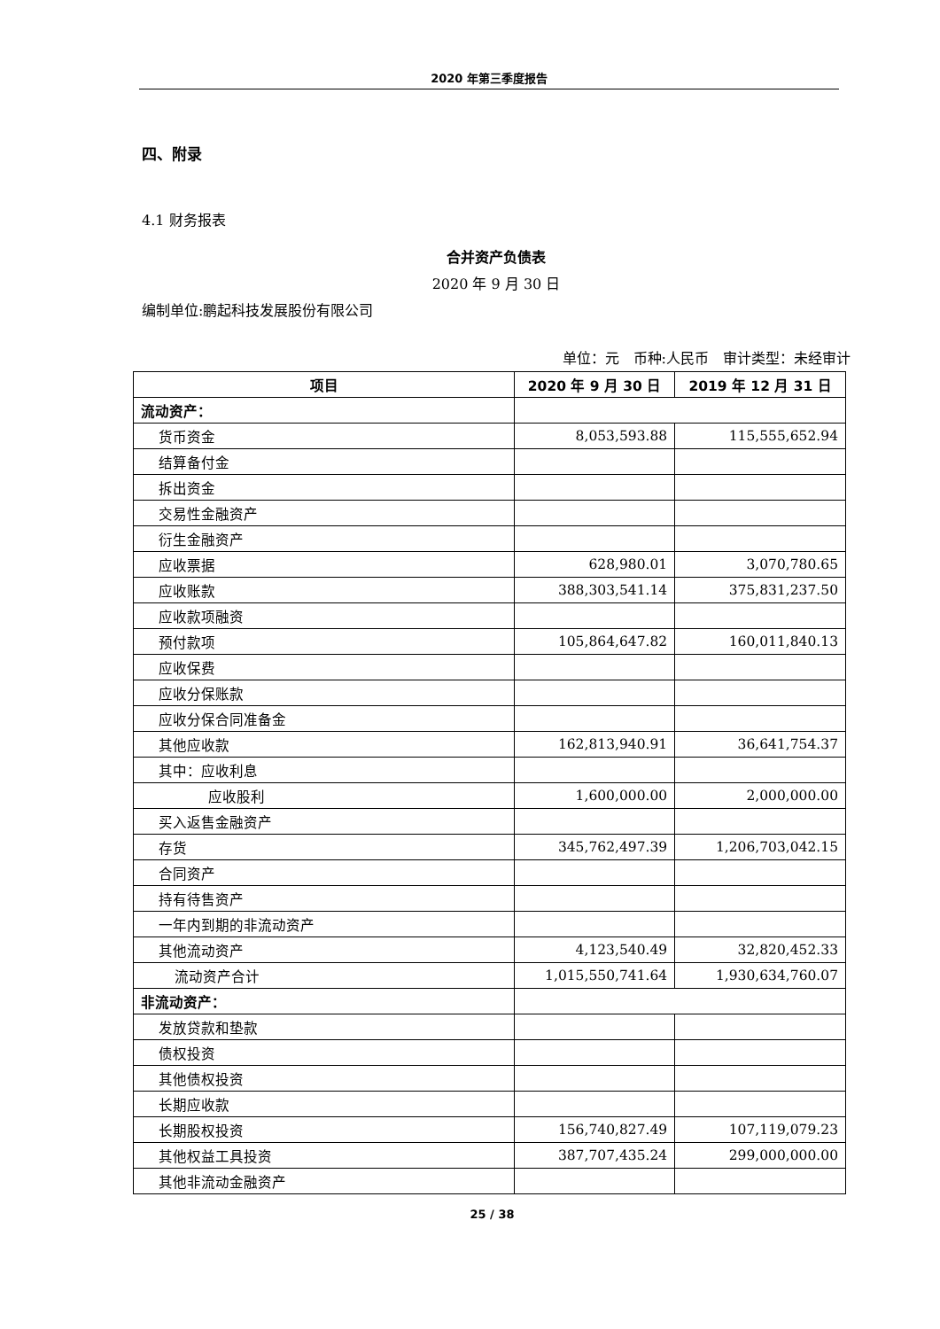2020 年第三季度报告
四、附录
4.1 财务报表
合并资产负债表
2020 年 9 月 30 日
编制单位:鹏起科技发展股份有限公司
单位：元　币种:人民币　审计类型：未经审计
| 项目 | 2020 年 9 月 30 日 | 2019 年 12 月 31 日 |
| --- | --- | --- |
| 流动资产： | | |
| 货币资金 | 8,053,593.88 | 115,555,652.94 |
| 结算备付金 | | |
| 拆出资金 | | |
| 交易性金融资产 | | |
| 衍生金融资产 | | |
| 应收票据 | 628,980.01 | 3,070,780.65 |
| 应收账款 | 388,303,541.14 | 375,831,237.50 |
| 应收款项融资 | | |
| 预付款项 | 105,864,647.82 | 160,011,840.13 |
| 应收保费 | | |
| 应收分保账款 | | |
| 应收分保合同准备金 | | |
| 其他应收款 | 162,813,940.91 | 36,641,754.37 |
| 其中：应收利息 | | |
| 应收股利 | 1,600,000.00 | 2,000,000.00 |
| 买入返售金融资产 | | |
| 存货 | 345,762,497.39 | 1,206,703,042.15 |
| 合同资产 | | |
| 持有待售资产 | | |
| 一年内到期的非流动资产 | | |
| 其他流动资产 | 4,123,540.49 | 32,820,452.33 |
| 流动资产合计 | 1,015,550,741.64 | 1,930,634,760.07 |
| 非流动资产： | | |
| 发放贷款和垫款 | | |
| 债权投资 | | |
| 其他债权投资 | | |
| 长期应收款 | | |
| 长期股权投资 | 156,740,827.49 | 107,119,079.23 |
| 其他权益工具投资 | 387,707,435.24 | 299,000,000.00 |
| 其他非流动金融资产 | | |
25 / 38